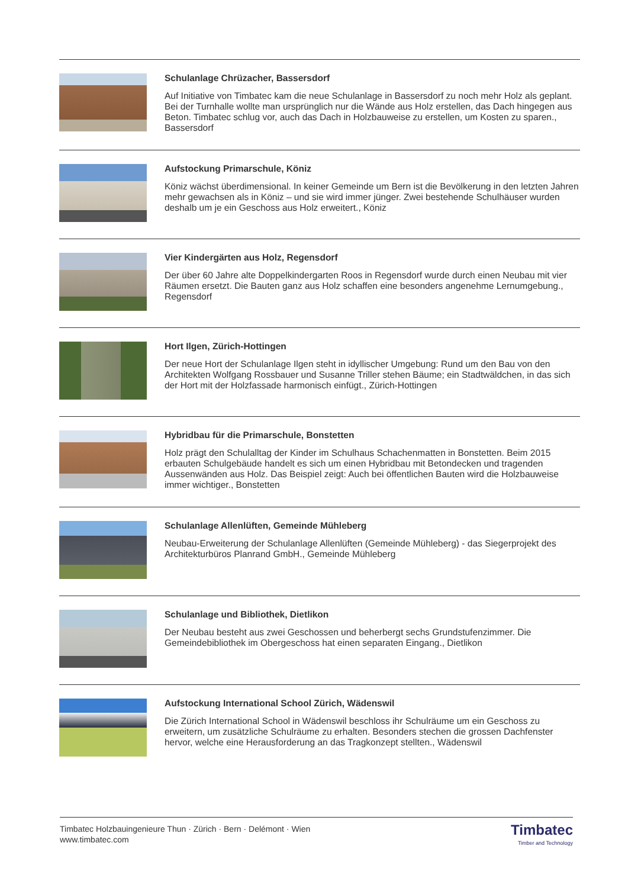Schulanlage Chrüzacher, Bassersdorf
Auf Initiative von Timbatec kam die neue Schulanlage in Bassersdorf zu noch mehr Holz als geplant. Bei der Turnhalle wollte man ursprünglich nur die Wände aus Holz erstellen, das Dach hingegen aus Beton. Timbatec schlug vor, auch das Dach in Holzbauweise zu erstellen, um Kosten zu sparen., Bassersdorf
Aufstockung Primarschule, Köniz
Köniz wächst überdimensional. In keiner Gemeinde um Bern ist die Bevölkerung in den letzten Jahren mehr gewachsen als in Köniz – und sie wird immer jünger. Zwei bestehende Schulhäuser wurden deshalb um je ein Geschoss aus Holz erweitert., Köniz
Vier Kindergärten aus Holz, Regensdorf
Der über 60 Jahre alte Doppelkindergarten Roos in Regensdorf wurde durch einen Neubau mit vier Räumen ersetzt. Die Bauten ganz aus Holz schaffen eine besonders angenehme Lernumgebung., Regensdorf
Hort Ilgen, Zürich-Hottingen
Der neue Hort der Schulanlage Ilgen steht in idyllischer Umgebung: Rund um den Bau von den Architekten Wolfgang Rossbauer und Susanne Triller stehen Bäume; ein Stadtwäldchen, in das sich der Hort mit der Holzfassade harmonisch einfügt., Zürich-Hottingen
Hybridbau für die Primarschule, Bonstetten
Holz prägt den Schulalltag der Kinder im Schulhaus Schachenmatten in Bonstetten. Beim 2015 erbauten Schulgebäude handelt es sich um einen Hybridbau mit Betondecken und tragenden Aussenwänden aus Holz. Das Beispiel zeigt: Auch bei öffentlichen Bauten wird die Holzbauweise immer wichtiger., Bonstetten
Schulanlage Allenlüften, Gemeinde Mühleberg
Neubau-Erweiterung der Schulanlage Allenlüften (Gemeinde Mühleberg) - das Siegerprojekt des Architekturbüros Planrand GmbH., Gemeinde Mühleberg
Schulanlage und Bibliothek, Dietlikon
Der Neubau besteht aus zwei Geschossen und beherbergt sechs Grundstufenzimmer. Die Gemeindebibliothek im Obergeschoss hat einen separaten Eingang., Dietlikon
Aufstockung International School Zürich, Wädenswil
Die Zürich International School in Wädenswil beschloss ihr Schulräume um ein Geschoss zu erweitern, um zusätzliche Schulräume zu erhalten. Besonders stechen die grossen Dachfenster hervor, welche eine Herausforderung an das Tragkonzept stellten., Wädenswil
Timbatec Holzbauingenieure Thun · Zürich · Bern · Delémont · Wien
www.timbatec.com
Timbatec
Timber and Technology